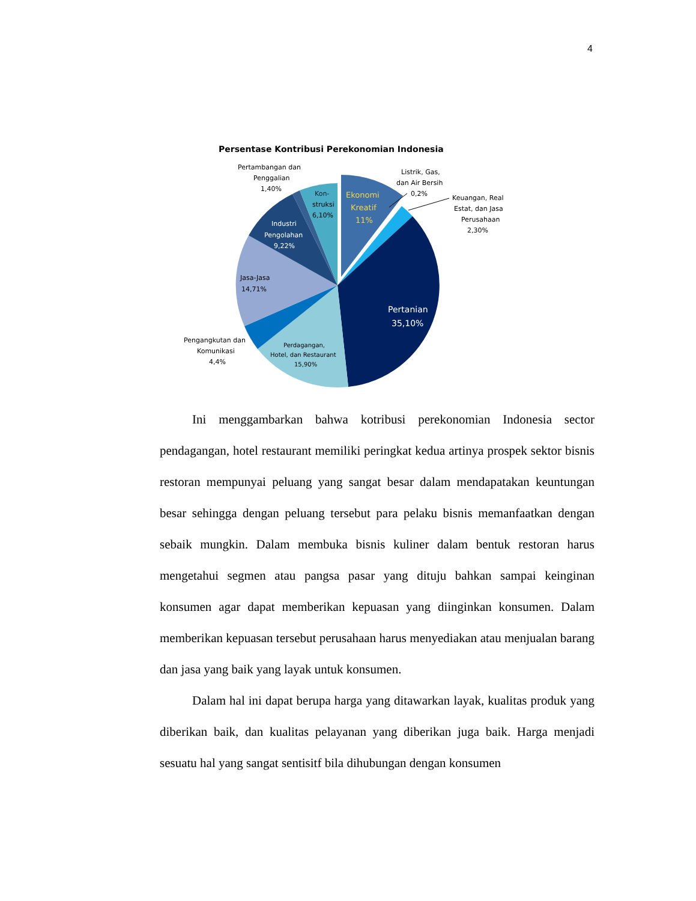4
Persentase Kontribusi Perekonomian Indonesia
Ekonomi
Kreatif
11%
Kon-
struksi
6,10%
Industri
Pengolahan
9,22%
Jasa-Jasa
14,71%
Pertanian
35,10%
Perdagangan,
Hotel, dan Restaurant
15,90%
Pengangkutan dan
Komunikasi
4,4%
Pertambangan dan
Penggalian
1,40%
Listrik, Gas,
dan Air Bersih
0,2%
Keuangan, Real
Estat, dan Jasa
Perusahaan
2,30%
Ini menggambarkan bahwa kotribusi perekonomian Indonesia sector pendagangan, hotel restaurant memiliki peringkat kedua artinya prospek sektor bisnis restoran mempunyai peluang yang sangat besar dalam mendapatakan keuntungan besar sehingga dengan peluang tersebut para pelaku bisnis memanfaatkan dengan sebaik mungkin. Dalam membuka bisnis kuliner dalam bentuk restoran harus mengetahui segmen atau pangsa pasar yang dituju bahkan sampai keinginan konsumen agar dapat memberikan kepuasan yang diinginkan konsumen. Dalam memberikan kepuasan tersebut perusahaan harus menyediakan atau menjualan barang dan jasa yang baik yang layak untuk konsumen.
Dalam hal ini dapat berupa harga yang ditawarkan layak, kualitas produk yang diberikan baik, dan kualitas pelayanan yang diberikan juga baik. Harga menjadi sesuatu hal yang sangat sentisitf bila dihubungan dengan konsumen